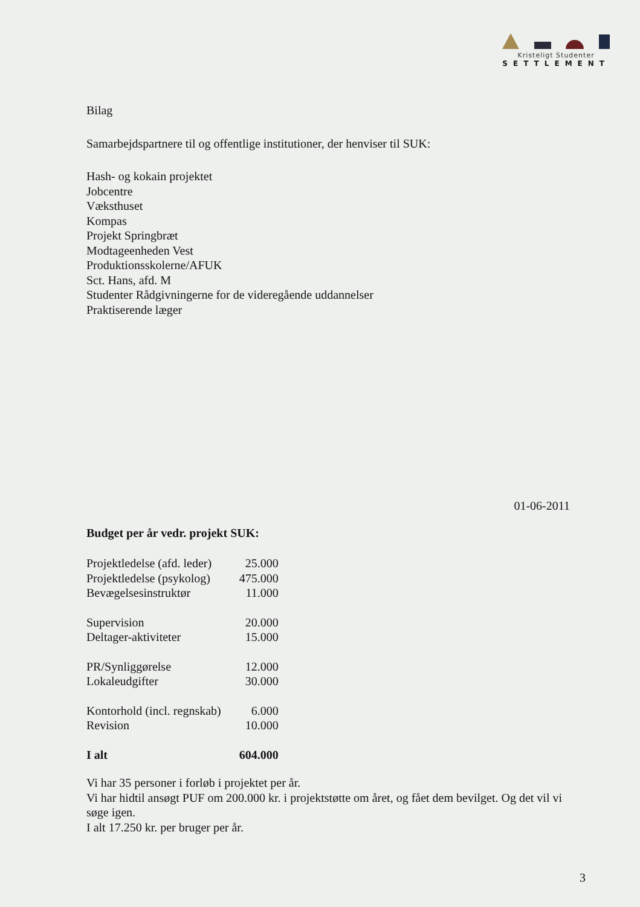Kristeligt Studenter
SETTLEMENT
Bilag
Samarbejdspartnere til og offentlige institutioner, der henviser til SUK:
Hash- og kokain projektet
Jobcentre
Væksthuset
Kompas
Projekt Springbræt
Modtageenheden Vest
Produktionsskolerne/AFUK
Sct. Hans, afd. M
Studenter Rådgivningerne for de videregående uddannelser
Praktiserende læger
01-06-2011
Budget per år vedr. projekt SUK:
| Projektledelse (afd. leder) | 25.000 |
| Projektledelse (psykolog) | 475.000 |
| Bevægelsesinstruktør | 11.000 |
| Supervision | 20.000 |
| Deltager-aktiviteter | 15.000 |
| PR/Synliggørelse | 12.000 |
| Lokaleudgifter | 30.000 |
| Kontorhold (incl. regnskab) | 6.000 |
| Revision | 10.000 |
| I alt | 604.000 |
Vi har 35 personer i forløb i projektet per år.
Vi har hidtil ansøgt PUF om 200.000 kr. i projektstøtte om året, og fået dem bevilget. Og det vil vi søge igen.
I alt 17.250 kr. per bruger per år.
3